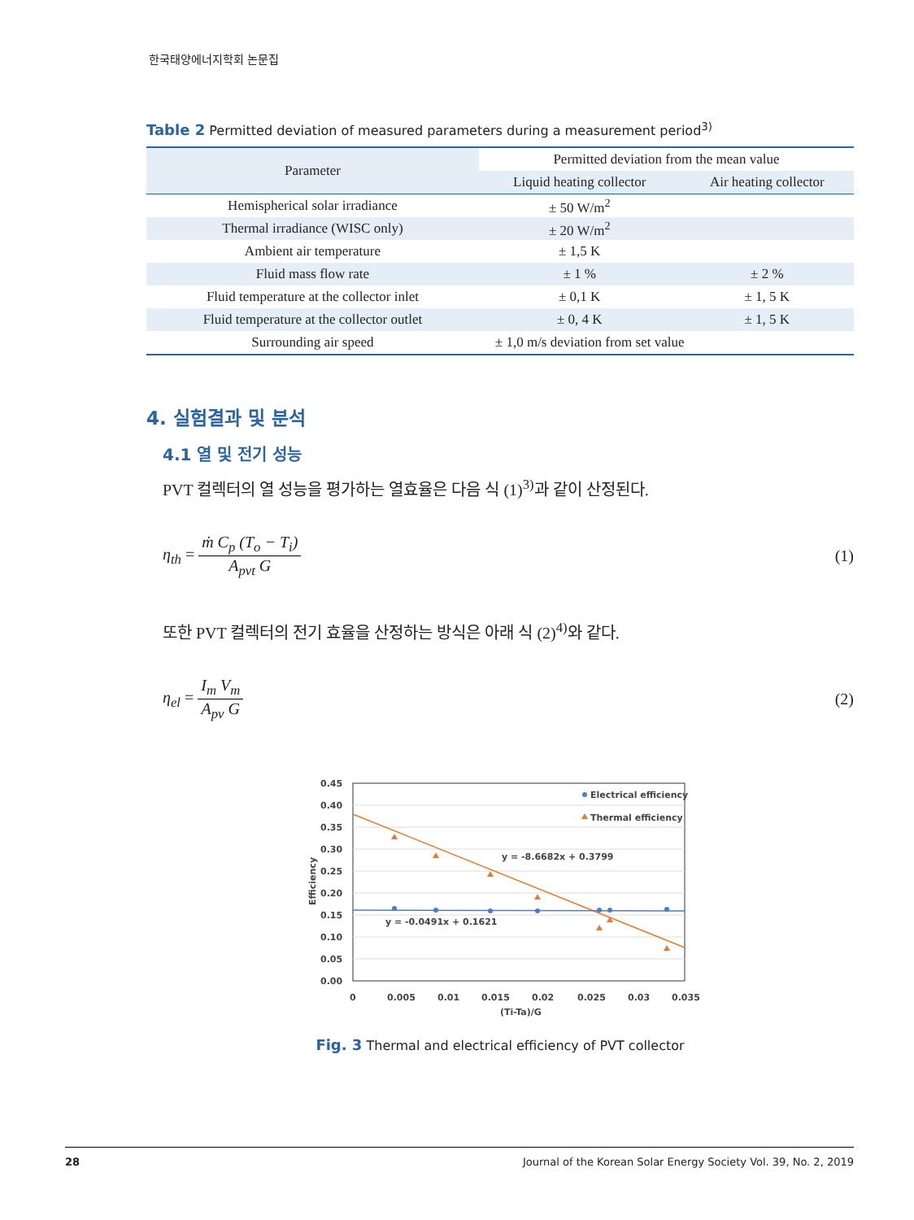한국태양에너지학회 논문집
Table 2 Permitted deviation of measured parameters during a measurement period<sup>3)</sup>
| Parameter | Permitted deviation from the mean value | |
| --- | --- | --- |
| | Liquid heating collector | Air heating collector |
| Hemispherical solar irradiance | ± 50 W/m<sup>2</sup> | |
| Thermal irradiance (WISC only) | ± 20 W/m<sup>2</sup> | |
| Ambient air temperature | ± 1,5 K | |
| Fluid mass flow rate | ± 1 % | ± 2 % |
| Fluid temperature at the collector inlet | ± 0,1 K | ± 1, 5 K |
| Fluid temperature at the collector outlet | ± 0, 4 K | ± 1, 5 K |
| Surrounding air speed | ± 1,0 m/s deviation from set value | |
4. 실험결과 및 분석
4.1 열 및 전기 성능
PVT 컬렉터의 열 성능을 평가하는 열효율은 다음 식 (1)<sup>3)</sup>과 같이 산정된다.
η<sub>th</sub> = ṁ C<sub>p</sub> (T<sub>o</sub> − T<sub>i</sub>) A<sub>pvt</sub> G (1)
또한 PVT 컬렉터의 전기 효율을 산정하는 방식은 아래 식 (2)<sup>4)</sup>와 같다.
η<sub>el</sub> = I<sub>m</sub> V<sub>m</sub> A<sub>pv</sub> G (2)
0.45
0.40
0.35
0.30
0.25
0.20
0.15
0.10
0.05
0.00
0
0.005
0.01
0.015
0.02
0.025
0.03
0.035
(Ti-Ta)/G
Efficiency
Electrical efficiency
Thermal efficiency
y = -8.6682x + 0.3799
y = -0.0491x + 0.1621
Fig. 3 Thermal and electrical efficiency of PVT collector
28 Journal of the Korean Solar Energy Society Vol. 39, No. 2, 2019